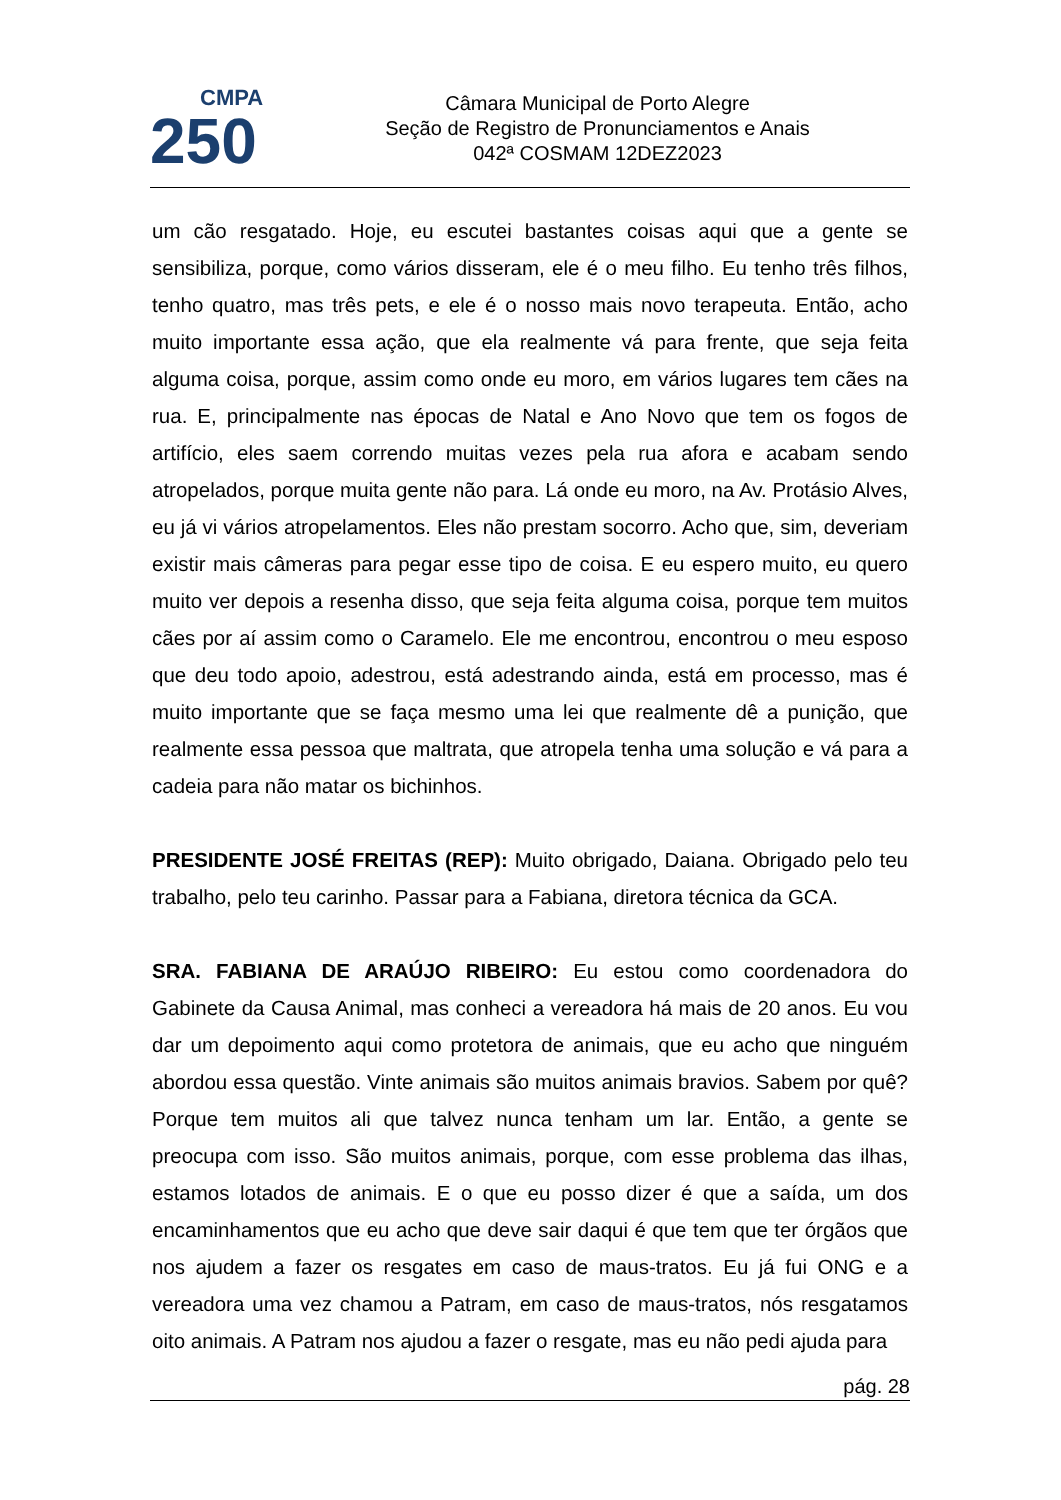CMPA
250
Câmara Municipal de Porto Alegre
Seção de Registro de Pronunciamentos e Anais
042ª COSMAM 12DEZ2023
um cão resgatado. Hoje, eu escutei bastantes coisas aqui que a gente se sensibiliza, porque, como vários disseram, ele é o meu filho. Eu tenho três filhos, tenho quatro, mas três pets, e ele é o nosso mais novo terapeuta. Então, acho muito importante essa ação, que ela realmente vá para frente, que seja feita alguma coisa, porque, assim como onde eu moro, em vários lugares tem cães na rua. E, principalmente nas épocas de Natal e Ano Novo que tem os fogos de artifício, eles saem correndo muitas vezes pela rua afora e acabam sendo atropelados, porque muita gente não para. Lá onde eu moro, na Av. Protásio Alves, eu já vi vários atropelamentos. Eles não prestam socorro. Acho que, sim, deveriam existir mais câmeras para pegar esse tipo de coisa. E eu espero muito, eu quero muito ver depois a resenha disso, que seja feita alguma coisa, porque tem muitos cães por aí assim como o Caramelo. Ele me encontrou, encontrou o meu esposo que deu todo apoio, adestrou, está adestrando ainda, está em processo, mas é muito importante que se faça mesmo uma lei que realmente dê a punição, que realmente essa pessoa que maltrata, que atropela tenha uma solução e vá para a cadeia para não matar os bichinhos.
PRESIDENTE JOSÉ FREITAS (REP): Muito obrigado, Daiana. Obrigado pelo teu trabalho, pelo teu carinho. Passar para a Fabiana, diretora técnica da GCA.
SRA. FABIANA DE ARAÚJO RIBEIRO: Eu estou como coordenadora do Gabinete da Causa Animal, mas conheci a vereadora há mais de 20 anos. Eu vou dar um depoimento aqui como protetora de animais, que eu acho que ninguém abordou essa questão. Vinte animais são muitos animais bravios. Sabem por quê? Porque tem muitos ali que talvez nunca tenham um lar. Então, a gente se preocupa com isso. São muitos animais, porque, com esse problema das ilhas, estamos lotados de animais. E o que eu posso dizer é que a saída, um dos encaminhamentos que eu acho que deve sair daqui é que tem que ter órgãos que nos ajudem a fazer os resgates em caso de maus-tratos. Eu já fui ONG e a vereadora uma vez chamou a Patram, em caso de maus-tratos, nós resgatamos oito animais. A Patram nos ajudou a fazer o resgate, mas eu não pedi ajuda para
pág. 28